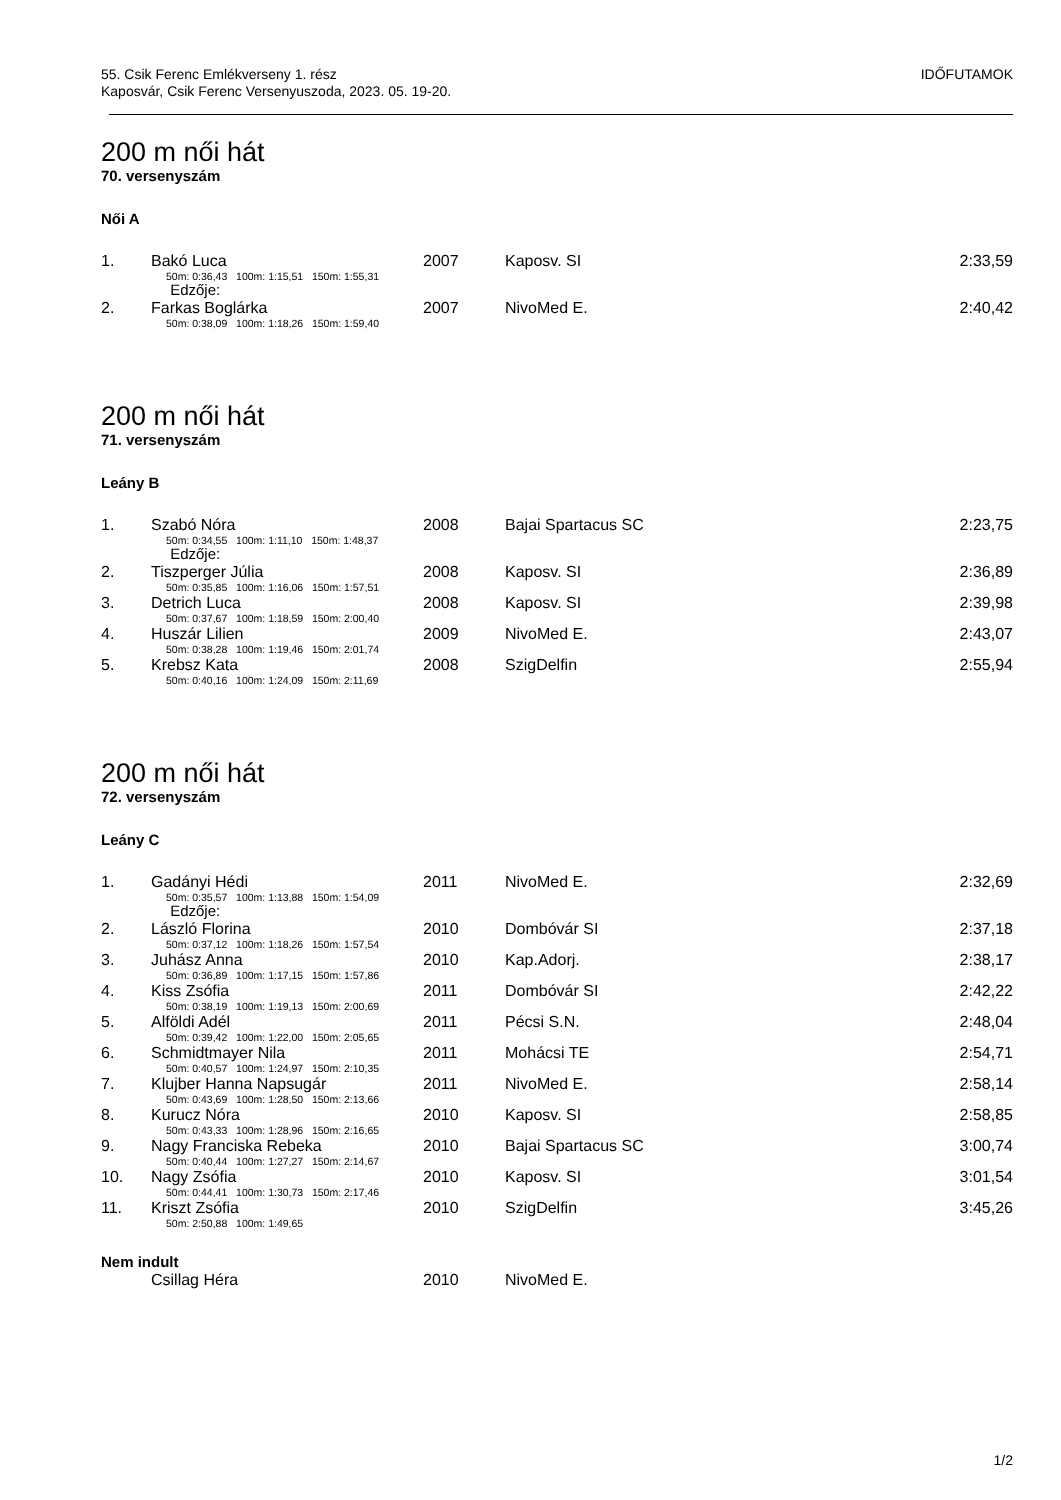55. Csik Ferenc Emlékverseny 1. rész
Kaposvár, Csik Ferenc Versenyuszoda, 2023. 05. 19-20.
IDŐFUTAMOK
200 m női hát
70. versenyszám
Női A
| 1. | Bakó Luca | 2007 | Kaposv. SI | 2:33,59 |
| | 50m: 0:36,43 100m: 1:15,51 150m: 1:55,31 | | | |
| | Edzője: | | | |
| 2. | Farkas Boglárka | 2007 | NivoMed E. | 2:40,42 |
| | 50m: 0:38,09 100m: 1:18,26 150m: 1:59,40 | | | |
200 m női hát
71. versenyszám
Leány B
| 1. | Szabó Nóra | 2008 | Bajai Spartacus SC | 2:23,75 |
| | 50m: 0:34,55 100m: 1:11,10 150m: 1:48,37 | | | |
| | Edzője: | | | |
| 2. | Tiszperger Júlia | 2008 | Kaposv. SI | 2:36,89 |
| | 50m: 0:35,85 100m: 1:16,06 150m: 1:57,51 | | | |
| 3. | Detrich Luca | 2008 | Kaposv. SI | 2:39,98 |
| | 50m: 0:37,67 100m: 1:18,59 150m: 2:00,40 | | | |
| 4. | Huszár Lilien | 2009 | NivoMed E. | 2:43,07 |
| | 50m: 0:38,28 100m: 1:19,46 150m: 2:01,74 | | | |
| 5. | Krebsz Kata | 2008 | SzigDelfin | 2:55,94 |
| | 50m: 0:40,16 100m: 1:24,09 150m: 2:11,69 | | | |
200 m női hát
72. versenyszám
Leány C
| 1. | Gadányi Hédi | 2011 | NivoMed E. | 2:32,69 |
| | 50m: 0:35,57 100m: 1:13,88 150m: 1:54,09 | | | |
| | Edzője: | | | |
| 2. | László Florina | 2010 | Dombóvár SI | 2:37,18 |
| | 50m: 0:37,12 100m: 1:18,26 150m: 1:57,54 | | | |
| 3. | Juhász Anna | 2010 | Kap.Adorj. | 2:38,17 |
| | 50m: 0:36,89 100m: 1:17,15 150m: 1:57,86 | | | |
| 4. | Kiss Zsófia | 2011 | Dombóvár SI | 2:42,22 |
| | 50m: 0:38,19 100m: 1:19,13 150m: 2:00,69 | | | |
| 5. | Alföldi Adél | 2011 | Pécsi S.N. | 2:48,04 |
| | 50m: 0:39,42 100m: 1:22,00 150m: 2:05,65 | | | |
| 6. | Schmidtmayer Nila | 2011 | Mohácsi TE | 2:54,71 |
| | 50m: 0:40,57 100m: 1:24,97 150m: 2:10,35 | | | |
| 7. | Klujber Hanna Napsugár | 2011 | NivoMed E. | 2:58,14 |
| | 50m: 0:43,69 100m: 1:28,50 150m: 2:13,66 | | | |
| 8. | Kurucz Nóra | 2010 | Kaposv. SI | 2:58,85 |
| | 50m: 0:43,33 100m: 1:28,96 150m: 2:16,65 | | | |
| 9. | Nagy Franciska Rebeka | 2010 | Bajai Spartacus SC | 3:00,74 |
| | 50m: 0:40,44 100m: 1:27,27 150m: 2:14,67 | | | |
| 10. | Nagy Zsófia | 2010 | Kaposv. SI | 3:01,54 |
| | 50m: 0:44,41 100m: 1:30,73 150m: 2:17,46 | | | |
| 11. | Kriszt Zsófia | 2010 | SzigDelfin | 3:45,26 |
| | 50m: 2:50,88 100m: 1:49,65 | | | |
Nem indult
| | Csillag Héra | 2010 | NivoMed E. | |
1/2